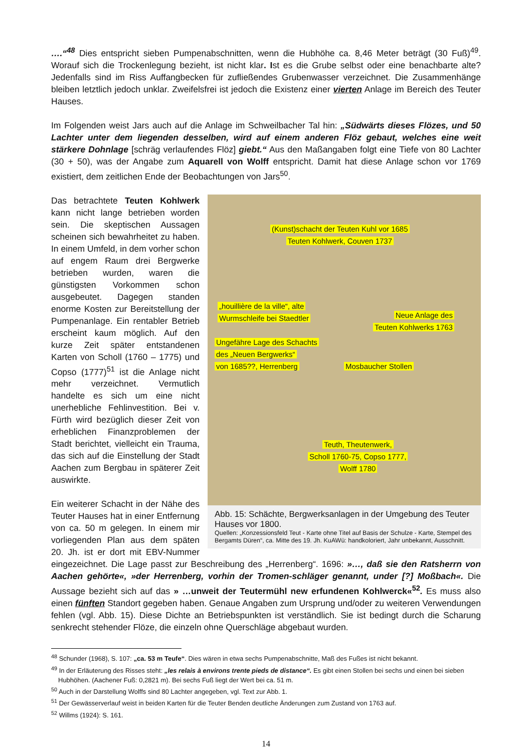….“<sup>48</sup> Dies entspricht sieben Pumpenabschnitten, wenn die Hubhöhe ca. 8,46 Meter beträgt (30 Fuß)<sup>49</sup>. Worauf sich die Trockenlegung bezieht, ist nicht klar. Ist es die Grube selbst oder eine benachbarte alte? Jedenfalls sind im Riss Auffangbecken für zufließendes Grubenwasser verzeichnet. Die Zusammenhänge bleiben letztlich jedoch unklar. Zweifelsfrei ist jedoch die Existenz einer vierten Anlage im Bereich des Teuter Hauses.
Im Folgenden weist Jars auch auf die Anlage im Schweilbacher Tal hin: „Südwärts dieses Flözes, und 50 Lachter unter dem liegenden desselben, wird auf einem anderen Flöz gebaut, welches eine weit stärkere Dohnlage [schräg verlaufendes Flöz] giebt.“ Aus den Maßangaben folgt eine Tiefe von 80 Lachter (30 + 50), was der Angabe zum Aquarell von Wolff entspricht. Damit hat diese Anlage schon vor 1769 existiert, dem zeitlichen Ende der Beobachtungen von Jars<sup>50</sup>.
(Kunst)schacht der Teuten Kuhl vor 1685
Teuten Kohlwerk, Couven 1737
„houillière de la ville“, alte
Wurmschleife bei Staedtler
Neue Anlage des
Teuten Kohlwerks 1763
Ungefähre Lage des Schachts
des „Neuen Bergwerks“
von 1685??, Herrenberg
Mosbaucher Stollen
Teuth, Theutenwerk,
Scholl 1760-75, Copso 1777,
Wolff 1780
Abb. 15: Schächte, Bergwerksanlagen in der Umgebung des Teuter Hauses vor 1800.
Quellen: „Konzessionsfeld Teut - Karte ohne Titel auf Basis der Schulze - Karte, Stempel des Bergamts Düren“, ca. Mitte des 19. Jh. KuAWü: handkoloriert, Jahr unbekannt, Ausschnitt.
Das betrachtete Teuten Kohlwerk kann nicht lange betrieben worden sein. Die skeptischen Aussagen scheinen sich bewahrheitet zu haben. In einem Umfeld, in dem vorher schon auf engem Raum drei Bergwerke betrieben wurden, waren die günstigsten Vorkommen schon ausgebeutet. Dagegen standen enorme Kosten zur Bereitstellung der Pumpenanlage. Ein rentabler Betrieb erscheint kaum möglich. Auf den kurze Zeit später entstandenen Karten von Scholl (1760 – 1775) und Copso (1777)<sup>51</sup> ist die Anlage nicht mehr verzeichnet. Vermutlich handelte es sich um eine nicht unerhebliche Fehlinvestition. Bei v. Fürth wird bezüglich dieser Zeit von erheblichen Finanzproblemen der Stadt berichtet, vielleicht ein Trauma, das sich auf die Einstellung der Stadt Aachen zum Bergbau in späterer Zeit auswirkte.
Ein weiterer Schacht in der Nähe des Teuter Hauses hat in einer Entfernung von ca. 50 m gelegen. In einem mir vorliegenden Plan aus dem späten 20. Jh. ist er dort mit EBV-Nummer eingezeichnet. Die Lage passt zur Beschreibung des „Herrenberg“. 1696: »…, daß sie den Ratsherrn von Aachen gehörte«, »der Herrenberg, vorhin der Tromen-schläger genannt, under [?] Moßbach«. Die Aussage bezieht sich auf das » …unweit der Teutermühl new erfundenen Kohlwerck«<sup>52</sup>. Es muss also einen fünften Standort gegeben haben. Genaue Angaben zum Ursprung und/oder zu weiteren Verwendungen fehlen (vgl. Abb. 15). Diese Dichte an Betriebspunkten ist verständlich. Sie ist bedingt durch die Scharung senkrecht stehender Flöze, die einzeln ohne Querschläge abgebaut wurden.
<sup>48</sup> Schunder (1968), S. 107: „ca. 53 m Teufe“. Dies wären in etwa sechs Pumpenabschnitte, Maß des Fußes ist nicht bekannt.
<sup>49</sup> In der Erläuterung des Risses steht: „les relais à environs trente pieds de distance“. Es gibt einen Stollen bei sechs und einen bei sieben Hubhöhen. (Aachener Fuß: 0,2821 m). Bei sechs Fuß liegt der Wert bei ca. 51 m.
<sup>50</sup> Auch in der Darstellung Wolffs sind 80 Lachter angegeben, vgl. Text zur Abb. 1.
<sup>51</sup> Der Gewässerverlauf weist in beiden Karten für die Teuter Benden deutliche Änderungen zum Zustand von 1763 auf.
<sup>52</sup> Willms (1924): S. 161.
14